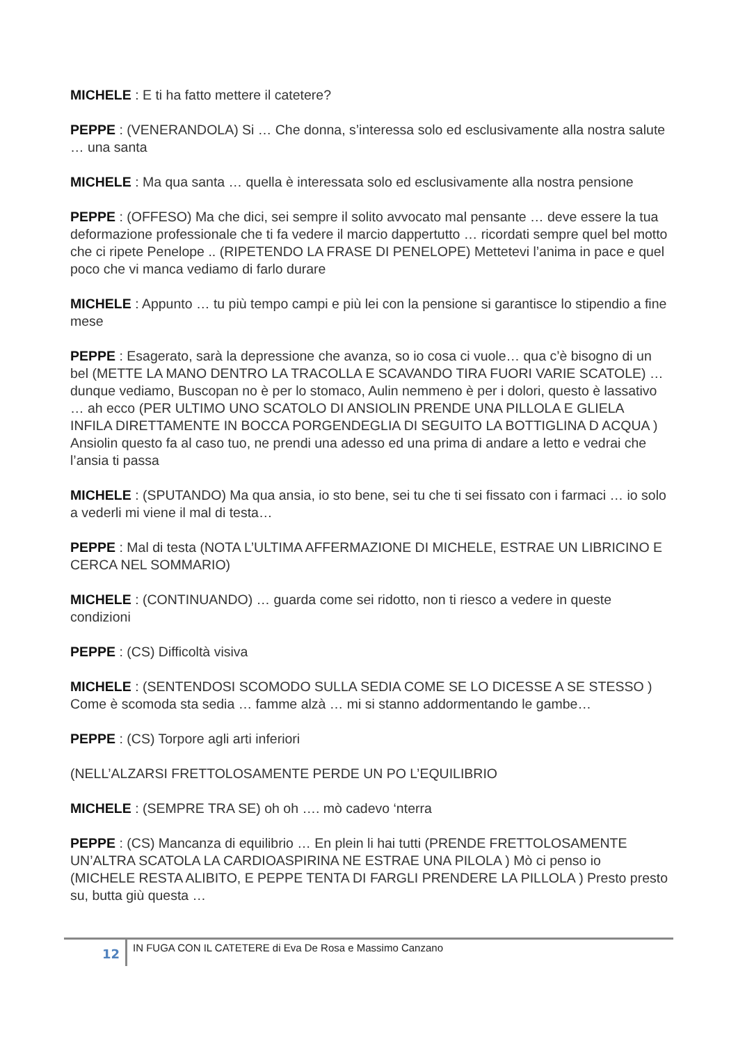MICHELE : E ti ha fatto mettere il catetere?
PEPPE : (VENERANDOLA) Si … Che donna, s’interessa solo ed esclusivamente alla nostra salute … una santa
MICHELE : Ma qua santa … quella è interessata solo ed esclusivamente alla nostra pensione
PEPPE : (OFFESO) Ma che dici, sei sempre il solito avvocato mal pensante … deve essere la tua deformazione professionale che ti fa vedere il marcio dappertutto … ricordati sempre quel bel motto che ci ripete Penelope .. (RIPETENDO LA FRASE DI PENELOPE) Mettetevi l’anima in pace e quel poco che vi manca vediamo di farlo durare
MICHELE : Appunto … tu più tempo campi e più lei con la pensione si garantisce lo stipendio a fine mese
PEPPE : Esagerato, sarà la depressione che avanza, so io cosa ci vuole… qua c’è bisogno di un bel (METTE LA MANO DENTRO LA TRACOLLA E SCAVANDO TIRA FUORI VARIE SCATOLE) … dunque vediamo, Buscopan no è per lo stomaco, Aulin nemmeno è per i dolori, questo è lassativo … ah ecco (PER ULTIMO UNO SCATOLO DI ANSIOLIN PRENDE UNA PILLOLA E GLIELA INFILA DIRETTAMENTE IN BOCCA PORGENDEGLIA DI SEGUITO LA BOTTIGLINA D ACQUA ) Ansiolin questo fa al caso tuo, ne prendi una adesso ed una prima di andare a letto e vedrai che l’ansia ti passa
MICHELE : (SPUTANDO) Ma qua ansia, io sto bene, sei tu che ti sei fissato con i farmaci … io solo a vederli mi viene il mal di testa…
PEPPE : Mal di testa (NOTA L’ULTIMA AFFERMAZIONE DI MICHELE, ESTRAE UN LIBRICINO E CERCA NEL SOMMARIO)
MICHELE : (CONTINUANDO) … guarda come sei ridotto, non ti riesco a vedere in queste condizioni
PEPPE : (CS) Difficoltà visiva
MICHELE : (SENTENDOSI SCOMODO SULLA SEDIA COME SE LO DICESSE A SE STESSO ) Come è scomoda sta sedia … famme alzà … mi si stanno addormentando le gambe…
PEPPE : (CS) Torpore agli arti inferiori
(NELL’ALZARSI FRETTOLOSAMENTE PERDE UN PO L’EQUILIBRIO
MICHELE : (SEMPRE TRA SE) oh oh …. mò cadevo ‘nterra
PEPPE : (CS) Mancanza di equilibrio … En plein li hai tutti (PRENDE FRETTOLOSAMENTE UN’ALTRA SCATOLA LA CARDIOASPIRINA NE ESTRAE UNA PILOLA ) Mò ci penso io (MICHELE RESTA ALIBITO, E PEPPE TENTA DI FARGLI PRENDERE LA PILLOLA ) Presto presto su, butta giù questa …
12 IN FUGA CON IL CATETERE di Eva De Rosa e Massimo Canzano